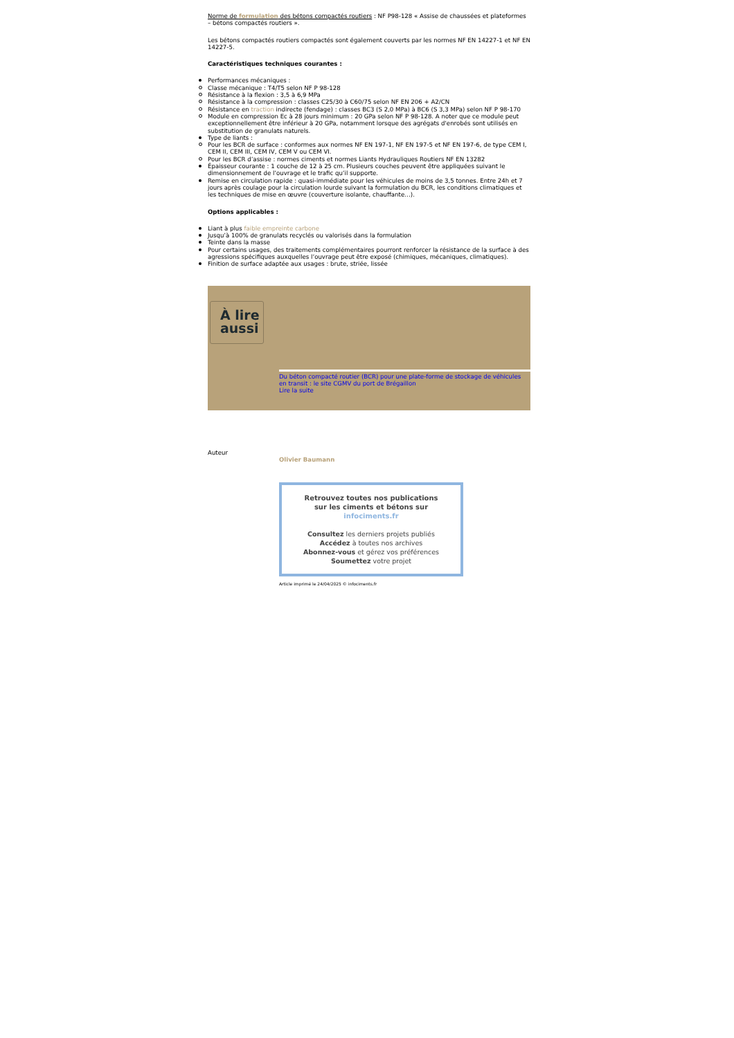Norme de formulation des bétons compactés routiers : NF P98-128 « Assise de chaussées et plateformes – bétons compactés routiers ».
Les bétons compactés routiers compactés sont également couverts par les normes NF EN 14227-1 et NF EN 14227-5.
Caractéristiques techniques courantes :
Performances mécaniques :
Classe mécanique : T4/T5 selon NF P 98-128
Résistance à la flexion : 3,5 à 6,9 MPa
Résistance à la compression : classes C25/30 à C60/75 selon NF EN 206 + A2/CN
Résistance en traction indirecte (fendage) : classes BC3 (S 2,0 MPa) à BC6 (S 3,3 MPa) selon NF P 98-170
Module en compression Ec à 28 jours minimum : 20 GPa selon NF P 98-128. A noter que ce module peut exceptionnellement être inférieur à 20 GPa, notamment lorsque des agrégats d'enrobés sont utilisés en substitution de granulats naturels.
Type de liants :
Pour les BCR de surface : conformes aux normes NF EN 197-1, NF EN 197-5 et NF EN 197-6, de type CEM I, CEM II, CEM III, CEM IV, CEM V ou CEM VI.
Pour les BCR d’assise : normes ciments et normes Liants Hydrauliques Routiers NF EN 13282
Épaisseur courante : 1 couche de 12 à 25 cm. Plusieurs couches peuvent être appliquées suivant le dimensionnement de l’ouvrage et le trafic qu’il supporte.
Remise en circulation rapide : quasi-immédiate pour les véhicules de moins de 3,5 tonnes. Entre 24h et 7 jours après coulage pour la circulation lourde suivant la formulation du BCR, les conditions climatiques et les techniques de mise en œuvre (couverture isolante, chauffante…).
Options applicables :
Liant à plus faible empreinte carbone
Jusqu’à 100% de granulats recyclés ou valorisés dans la formulation
Teinte dans la masse
Pour certains usages, des traitements complémentaires pourront renforcer la résistance de la surface à des agressions spécifiques auxquelles l’ouvrage peut être exposé (chimiques, mécaniques, climatiques).
Finition de surface adaptée aux usages : brute, striée, lissée
À lire aussi
Du béton compacté routier (BCR) pour une plate-forme de stockage de véhicules en transit : le site CGMV du port de Brégaillon
Lire la suite
Auteur
Olivier Baumann
Retrouvez toutes nos publications
sur les ciments et bétons sur
infociments.fr
Consultez les derniers projets publiés
Accédez à toutes nos archives
Abonnez-vous et gérez vos préférences
Soumettez votre projet
Article imprimé le 24/04/2025 © infociments.fr